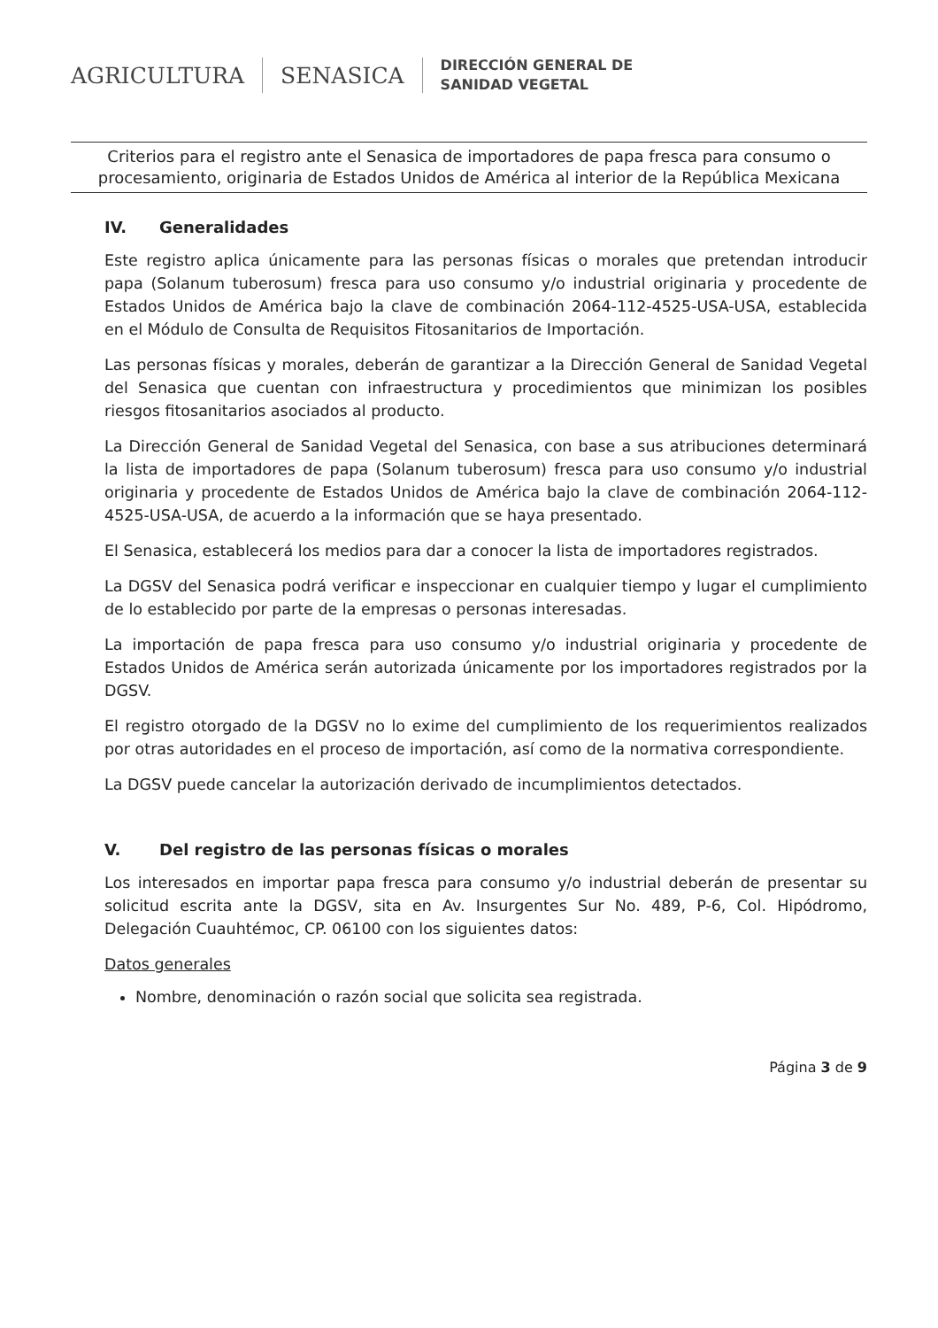AGRICULTURA SENASICA
DIRECCIÓN GENERAL DE
SANIDAD VEGETAL
Criterios para el registro ante el Senasica de importadores de papa fresca para consumo o procesamiento, originaria de Estados Unidos de América al interior de la República Mexicana
IV. Generalidades
Este registro aplica únicamente para las personas físicas o morales que pretendan introducir papa (Solanum tuberosum) fresca para uso consumo y/o industrial originaria y procedente de Estados Unidos de América bajo la clave de combinación 2064-112-4525-USA-USA, establecida en el Módulo de Consulta de Requisitos Fitosanitarios de Importación.
Las personas físicas y morales, deberán de garantizar a la Dirección General de Sanidad Vegetal del Senasica que cuentan con infraestructura y procedimientos que minimizan los posibles riesgos fitosanitarios asociados al producto.
La Dirección General de Sanidad Vegetal del Senasica, con base a sus atribuciones determinará la lista de importadores de papa (Solanum tuberosum) fresca para uso consumo y/o industrial originaria y procedente de Estados Unidos de América bajo la clave de combinación 2064-112-4525-USA-USA, de acuerdo a la información que se haya presentado.
El Senasica, establecerá los medios para dar a conocer la lista de importadores registrados.
La DGSV del Senasica podrá verificar e inspeccionar en cualquier tiempo y lugar el cumplimiento de lo establecido por parte de la empresas o personas interesadas.
La importación de papa fresca para uso consumo y/o industrial originaria y procedente de Estados Unidos de América serán autorizada únicamente por los importadores registrados por la DGSV.
El registro otorgado de la DGSV no lo exime del cumplimiento de los requerimientos realizados por otras autoridades en el proceso de importación, así como de la normativa correspondiente.
La DGSV puede cancelar la autorización derivado de incumplimientos detectados.
V. Del registro de las personas físicas o morales
Los interesados en importar papa fresca para consumo y/o industrial deberán de presentar su solicitud escrita ante la DGSV, sita en Av. Insurgentes Sur No. 489, P-6, Col. Hipódromo, Delegación Cuauhtémoc, CP. 06100 con los siguientes datos:
Datos generales
Nombre, denominación o razón social que solicita sea registrada.
Página 3 de 9